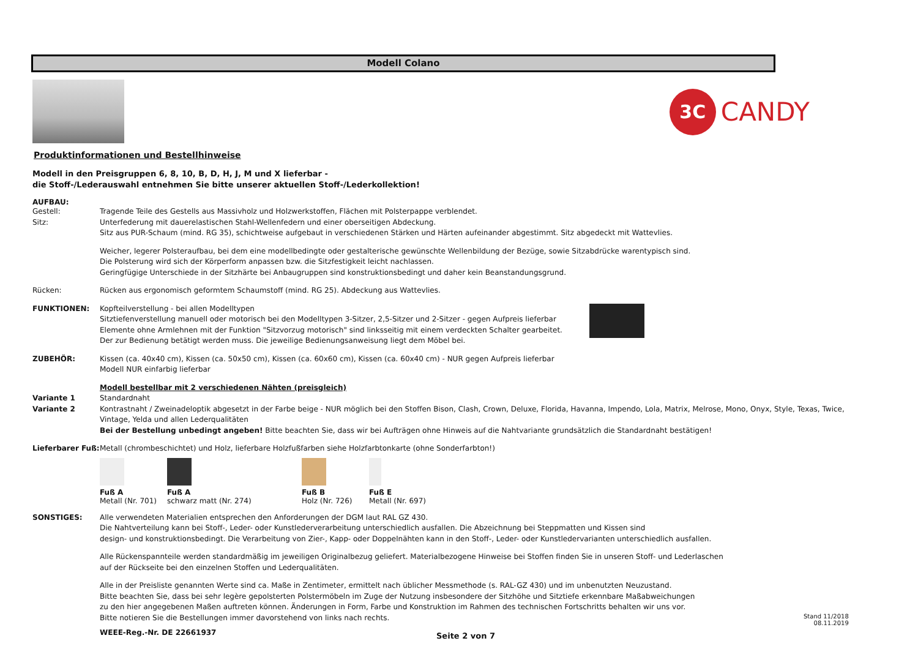Modell Colano
3C
CANDY
Produktinformationen und Bestellhinweise
Modell in den Preisgruppen 6, 8, 10, B, D, H, J, M und X lieferbar -
die Stoff-/Lederauswahl entnehmen Sie bitte unserer aktuellen Stoff-/Lederkollektion!
AUFBAU:
Gestell: Tragende Teile des Gestells aus Massivholz und Holzwerkstoffen, Flächen mit Polsterpappe verblendet.
Sitz: Unterfederung mit dauerelastischen Stahl-Wellenfedern und einer oberseitigen Abdeckung.
Sitz aus PUR-Schaum (mind. RG 35), schichtweise aufgebaut in verschiedenen Stärken und Härten aufeinander abgestimmt. Sitz abgedeckt mit Wattevlies.
Weicher, legerer Polsteraufbau, bei dem eine modellbedingte oder gestalterische gewünschte Wellenbildung der Bezüge, sowie Sitzabdrücke warentypisch sind.
Die Polsterung wird sich der Körperform anpassen bzw. die Sitzfestigkeit leicht nachlassen.
Geringfügige Unterschiede in der Sitzhärte bei Anbaugruppen sind konstruktionsbedingt und daher kein Beanstandungsgrund.
Rücken: Rücken aus ergonomisch geformtem Schaumstoff (mind. RG 25). Abdeckung aus Wattevlies.
FUNKTIONEN: Kopfteilverstellung - bei allen Modelltypen
Sitztiefenverstellung manuell oder motorisch bei den Modelltypen 3-Sitzer, 2,5-Sitzer und 2-Sitzer - gegen Aufpreis lieferbar
Elemente ohne Armlehnen mit der Funktion "Sitzvorzug motorisch" sind linksseitig mit einem verdeckten Schalter gearbeitet.
Der zur Bedienung betätigt werden muss. Die jeweilige Bedienungsanweisung liegt dem Möbel bei.
ZUBEHÖR: Kissen (ca. 40x40 cm), Kissen (ca. 50x50 cm), Kissen (ca. 60x60 cm), Kissen (ca. 60x40 cm) - NUR gegen Aufpreis lieferbar
Modell NUR einfarbig lieferbar
Modell bestellbar mit 2 verschiedenen Nähten (preisgleich)
Variante 1 Standardnaht
Variante 2 Kontrastnaht / Zweinadeloptik abgesetzt in der Farbe beige - NUR möglich bei den Stoffen Bison, Clash, Crown, Deluxe, Florida, Havanna, Impendo, Lola, Matrix, Melrose, Mono, Onyx, Style, Texas, Twice, Vintage, Yelda und allen Lederqualitäten
Bei der Bestellung unbedingt angeben! Bitte beachten Sie, dass wir bei Aufträgen ohne Hinweis auf die Nahtvariante grundsätzlich die Standardnaht bestätigen!
Lieferbarer Fuß:
Metall (chrombeschichtet) und Holz, lieferbare Holzfußfarben siehe Holzfarbtonkarte (ohne Sonderfarbton!)
Fuß A
Metall (Nr. 701)
Fuß A
schwarz matt (Nr. 274)
Fuß B
Holz (Nr. 726)
Fuß E
Metall (Nr. 697)
SONSTIGES: Alle verwendeten Materialien entsprechen den Anforderungen der DGM laut RAL GZ 430.
Die Nahtverteilung kann bei Stoff-, Leder- oder Kunstlederverarbeitung unterschiedlich ausfallen. Die Abzeichnung bei Steppmatten und Kissen sind
design- und konstruktionsbedingt. Die Verarbeitung von Zier-, Kapp- oder Doppelnähten kann in den Stoff-, Leder- oder Kunstledervarianten unterschiedlich ausfallen.
Alle Rückenspannteile werden standardmäßig im jeweiligen Originalbezug geliefert. Materialbezogene Hinweise bei Stoffen finden Sie in unseren Stoff- und Lederlaschen
auf der Rückseite bei den einzelnen Stoffen und Lederqualitäten.
Alle in der Preisliste genannten Werte sind ca. Maße in Zentimeter, ermittelt nach üblicher Messmethode (s. RAL-GZ 430) und im unbenutzten Neuzustand.
Bitte beachten Sie, dass bei sehr legère gepolsterten Polstermöbeln im Zuge der Nutzung insbesondere der Sitzhöhe und Sitztiefe erkennbare Maßabweichungen
zu den hier angegebenen Maßen auftreten können. Änderungen in Form, Farbe und Konstruktion im Rahmen des technischen Fortschritts behalten wir uns vor.
Bitte notieren Sie die Bestellungen immer davorstehend von links nach rechts.
WEEE-Reg.-Nr. DE 22661937
Seite 2 von 7
Stand 11/2018
08.11.2019